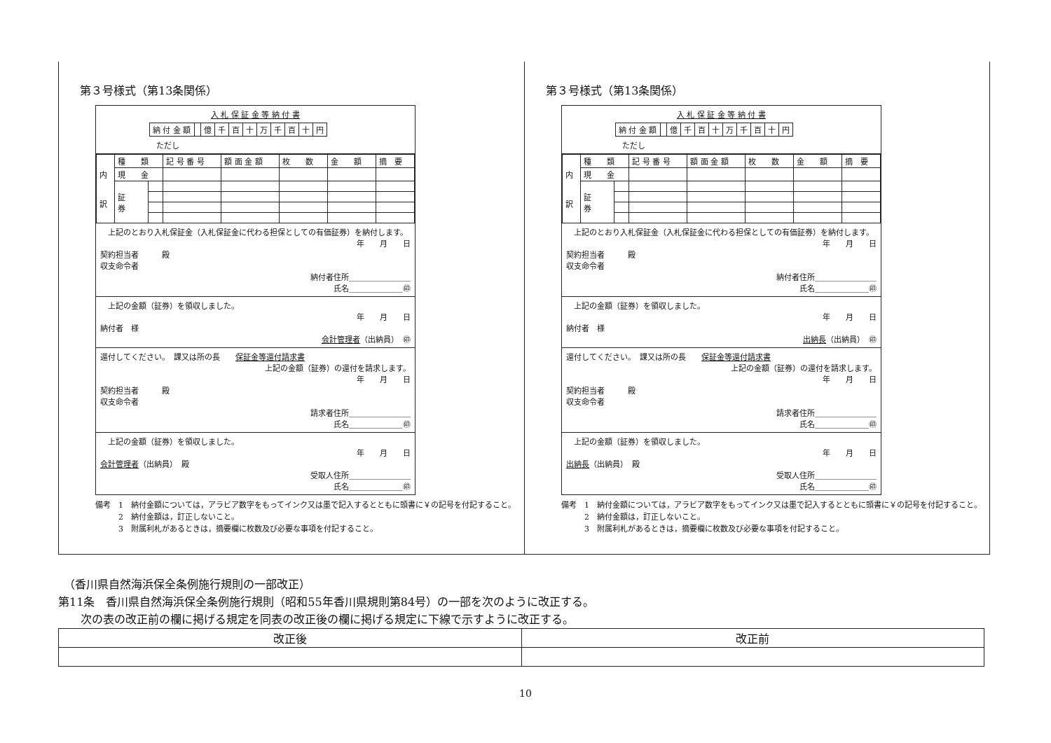第３号様式（第13条関係）
入 札 保 証 金 等 納 付 書
| 納 付 金 額 | | 億 | 千 | 百 | 十 | 万 | 千 | 百 | 十 | 円 |
ただし
| 内 訳 | 種 類 | | 記 号 番 号 | 額 面 金 額 | 枚 数 | 金 額 | 摘 要 |
| | 現 金 | | | | | | |
| | 証 券 | | | | | | |
　上記のとおり入札保証金（入札保証金に代わる担保としての有価証券）を納付します。
年　　月　　日
契約担当者　　　殿
収支命令者
納付者住所＿＿＿＿＿＿＿＿
氏名＿＿＿＿＿＿＿㊞
　上記の金額（証券）を領収しました。
年　　月　　日
納付者　様
会計管理者（出納員）　㊞
還付してください。　課又は所の長　　保証金等還付請求書
上記の金額（証券）の還付を請求します。
年　　月　　日
契約担当者　　　殿
収支命令者
請求者住所＿＿＿＿＿＿＿＿
氏名＿＿＿＿＿＿＿㊞
　上記の金額（証券）を領収しました。
年　　月　　日
会計管理者（出納員）　殿
受取人住所＿＿＿＿＿＿＿＿
氏名＿＿＿＿＿＿＿㊞
備考　1　納付金額については，アラビア数字をもってインク又は墨で記入するとともに頭書に￥の記号を付記すること。
　　　2　納付金額は，訂正しないこと。
　　　3　附属利札があるときは，摘要欄に枚数及び必要な事項を付記すること。
第３号様式（第13条関係）
入 札 保 証 金 等 納 付 書
| 納 付 金 額 | | 億 | 千 | 百 | 十 | 万 | 千 | 百 | 十 | 円 |
ただし
| 内 訳 | 種 類 | | 記 号 番 号 | 額 面 金 額 | 枚 数 | 金 額 | 摘 要 |
| | 現 金 | | | | | | |
| | 証 券 | | | | | | |
　上記のとおり入札保証金（入札保証金に代わる担保としての有価証券）を納付します。
年　　月　　日
契約担当者　　　殿
収支命令者
納付者住所＿＿＿＿＿＿＿＿
氏名＿＿＿＿＿＿＿㊞
　上記の金額（証券）を領収しました。
年　　月　　日
納付者　様
出納長（出納員）　㊞
還付してください。　課又は所の長　　保証金等還付請求書
上記の金額（証券）の還付を請求します。
年　　月　　日
契約担当者　　　殿
収支命令者
請求者住所＿＿＿＿＿＿＿＿
氏名＿＿＿＿＿＿＿㊞
　上記の金額（証券）を領収しました。
年　　月　　日
出納長（出納員）　殿
受取人住所＿＿＿＿＿＿＿＿
氏名＿＿＿＿＿＿＿㊞
備考　1　納付金額については，アラビア数字をもってインク又は墨で記入するとともに頭書に￥の記号を付記すること。
　　　2　納付金額は，訂正しないこと。
　　　3　附属利札があるときは，摘要欄に枚数及び必要な事項を付記すること。
　（香川県自然海浜保全条例施行規則の一部改正）
第11条　香川県自然海浜保全条例施行規則（昭和55年香川県規則第84号）の一部を次のように改正する。
　　次の表の改正前の欄に掲げる規定を同表の改正後の欄に掲げる規定に下線で示すように改正する。
| 改正後 | 改正前 |
10